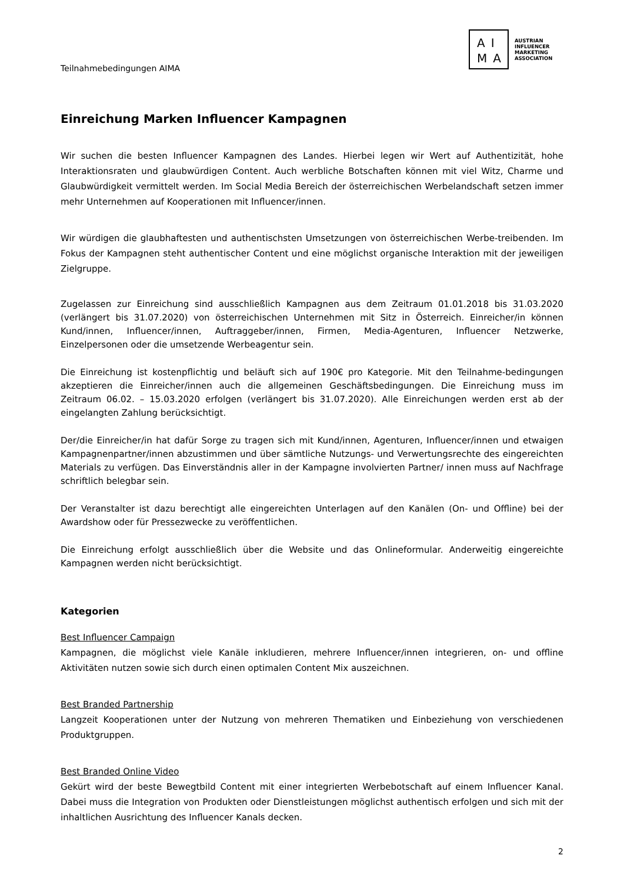Teilnahmebedingungen AIMA
AI
MA
AUSTRIAN
INFLUENCER
MARKETING
ASSOCIATION
Einreichung Marken Influencer Kampagnen
Wir suchen die besten Influencer Kampagnen des Landes. Hierbei legen wir Wert auf Authentizität, hohe Interaktionsraten und glaubwürdigen Content. Auch werbliche Botschaften können mit viel Witz, Charme und Glaubwürdigkeit vermittelt werden. Im Social Media Bereich der österreichischen Werbelandschaft setzen immer mehr Unternehmen auf Kooperationen mit Influencer/innen.
Wir würdigen die glaubhaftesten und authentischsten Umsetzungen von österreichischen Werbe-treibenden. Im Fokus der Kampagnen steht authentischer Content und eine möglichst organische Interaktion mit der jeweiligen Zielgruppe.
Zugelassen zur Einreichung sind ausschließlich Kampagnen aus dem Zeitraum 01.01.2018 bis 31.03.2020 (verlängert bis 31.07.2020) von österreichischen Unternehmen mit Sitz in Österreich. Einreicher/in können Kund/innen, Influencer/innen, Auftraggeber/innen, Firmen, Media-Agenturen, Influencer Netzwerke, Einzelpersonen oder die umsetzende Werbeagentur sein.
Die Einreichung ist kostenpflichtig und beläuft sich auf 190€ pro Kategorie. Mit den Teilnahme-bedingungen akzeptieren die Einreicher/innen auch die allgemeinen Geschäftsbedingungen. Die Einreichung muss im Zeitraum 06.02. – 15.03.2020 erfolgen (verlängert bis 31.07.2020). Alle Einreichungen werden erst ab der eingelangten Zahlung berücksichtigt.
Der/die Einreicher/in hat dafür Sorge zu tragen sich mit Kund/innen, Agenturen, Influencer/innen und etwaigen Kampagnenpartner/innen abzustimmen und über sämtliche Nutzungs- und Verwertungsrechte des eingereichten Materials zu verfügen. Das Einverständnis aller in der Kampagne involvierten Partner/ innen muss auf Nachfrage schriftlich belegbar sein.
Der Veranstalter ist dazu berechtigt alle eingereichten Unterlagen auf den Kanälen (On- und Offline) bei der Awardshow oder für Pressezwecke zu veröffentlichen.
Die Einreichung erfolgt ausschließlich über die Website und das Onlineformular. Anderweitig eingereichte Kampagnen werden nicht berücksichtigt.
Kategorien
Best Influencer Campaign
Kampagnen, die möglichst viele Kanäle inkludieren, mehrere Influencer/innen integrieren, on- und offline Aktivitäten nutzen sowie sich durch einen optimalen Content Mix auszeichnen.
Best Branded Partnership
Langzeit Kooperationen unter der Nutzung von mehreren Thematiken und Einbeziehung von verschiedenen Produktgruppen.
Best Branded Online Video
Gekürt wird der beste Bewegtbild Content mit einer integrierten Werbebotschaft auf einem Influencer Kanal. Dabei muss die Integration von Produkten oder Dienstleistungen möglichst authentisch erfolgen und sich mit der inhaltlichen Ausrichtung des Influencer Kanals decken.
2